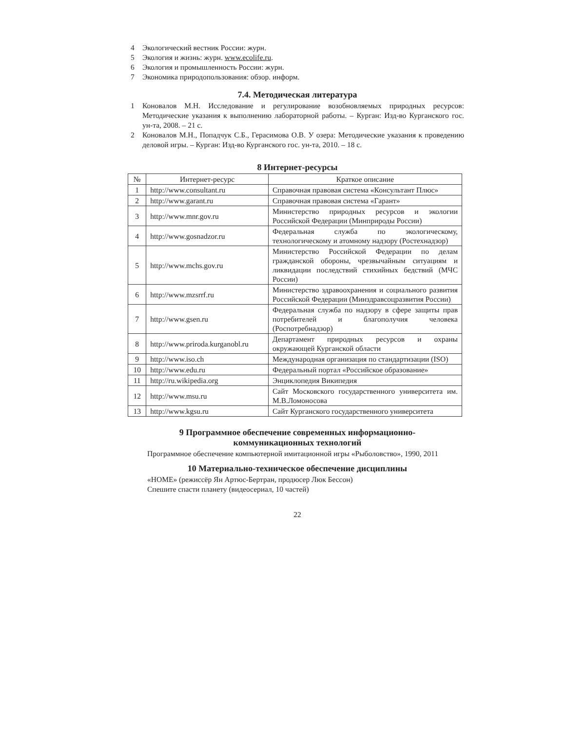4 Экологический вестник России: журн.
5 Экология и жизнь: журн. www.ecolife.ru.
6 Экология и промышленность России: журн.
7 Экономика природопользования: обзор. информ.
7.4. Методическая литература
1 Коновалов М.Н. Исследование и регулирование возобновляемых природных ресурсов: Методические указания к выполнению лабораторной работы. – Курган: Изд-во Курганского гос. ун-та, 2008. – 21 с.
2 Коновалов М.Н., Попадчук С.Б., Герасимова О.В. У озера: Методические указания к проведению деловой игры. – Курган: Изд-во Курганского гос. ун-та, 2010. – 18 с.
8 Интернет-ресурсы
| № | Интернет-ресурс | Краткое описание |
| --- | --- | --- |
| 1 | http://www.consultant.ru | Справочная правовая система «Консультант Плюс» |
| 2 | http://www.garant.ru | Справочная правовая система «Гарант» |
| 3 | http://www.mnr.gov.ru | Министерство природных ресурсов и экологии Российской Федерации (Минприроды России) |
| 4 | http://www.gosnadzor.ru | Федеральная служба по экологическому, технологическому и атомному надзору (Ростехнадзор) |
| 5 | http://www.mchs.gov.ru | Министерство Российской Федерации по делам гражданской обороны, чрезвычайным ситуациям и ликвидации последствий стихийных бедствий (МЧС России) |
| 6 | http://www.mzsrrf.ru | Министерство здравоохранения и социального развития Российской Федерации (Минздравсоцразвития России) |
| 7 | http://www.gsen.ru | Федеральная служба по надзору в сфере защиты прав потребителей и благополучия человека (Роспотребнадзор) |
| 8 | http://www.priroda.kurganobl.ru | Департамент природных ресурсов и охраны окружающей Курганской области |
| 9 | http://www.iso.ch | Международная организация по стандартизации (ISO) |
| 10 | http://www.edu.ru | Федеральный портал «Российское образование» |
| 11 | http://ru.wikipedia.org | Энциклопедия Википедия |
| 12 | http://www.msu.ru | Сайт Московского государственного университета им. М.В.Ломоносова |
| 13 | http://www.kgsu.ru | Сайт Курганского государственного университета |
9 Программное обеспечение современных информационно-
коммуникационных технологий
Программное обеспечение компьютерной имитационной игры «Рыболовство», 1990, 2011
10 Материально-техническое обеспечение дисциплины
«HOME» (режиссёр Ян Артюс-Бертран, продюсер Люк Бессон)
Спешите спасти планету (видеосериал, 10 частей)
22